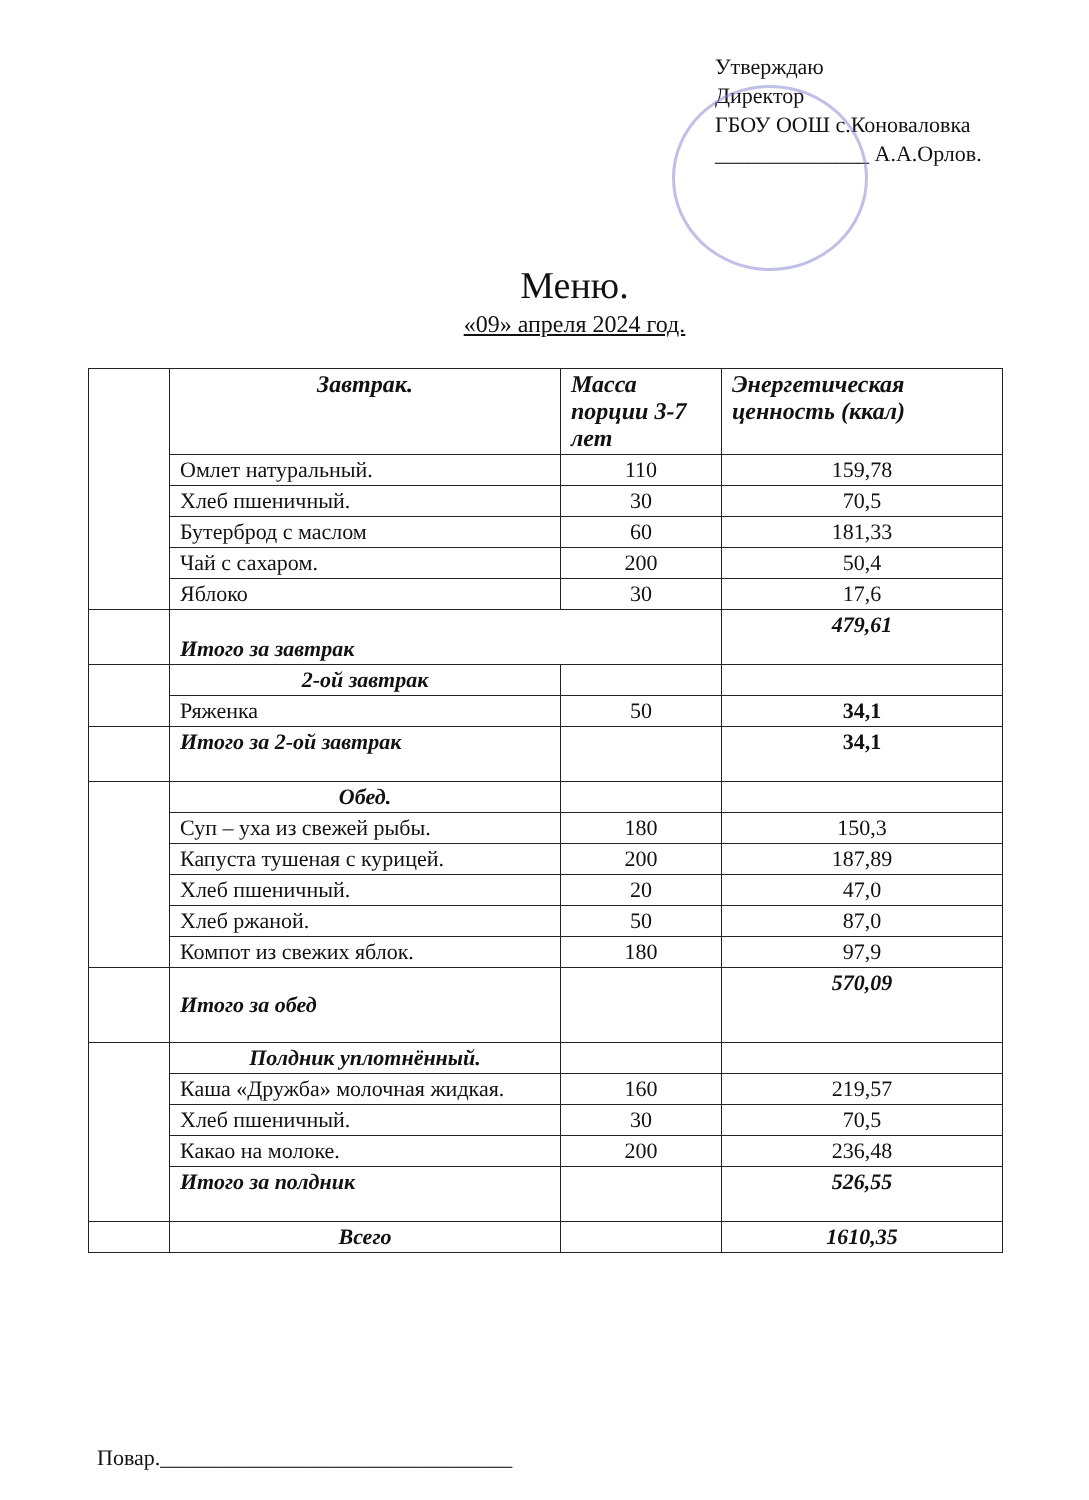Утверждаю
Директор
ГБОУ ООШ с.Коноваловка
______________ А.А.Орлов.
Меню.
«09» апреля 2024 год.
| | Завтрак. | Масса порции 3-7 лет | Энергетическая ценность (ккал) |
| | Омлет натуральный. | 110 | 159,78 |
| | Хлеб пшеничный. | 30 | 70,5 |
| | Бутерброд с маслом | 60 | 181,33 |
| | Чай с сахаром. | 200 | 50,4 |
| | Яблоко | 30 | 17,6 |
| | Итого за завтрак | | 479,61 |
| | 2-ой завтрак | | |
| | Ряженка | 50 | 34,1 |
| | Итого за 2-ой завтрак | | 34,1 |
| | Обед. | | |
| | Суп – уха из свежей рыбы. | 180 | 150,3 |
| | Капуста тушеная с курицей. | 200 | 187,89 |
| | Хлеб пшеничный. | 20 | 47,0 |
| | Хлеб ржаной. | 50 | 87,0 |
| | Компот из свежих яблок. | 180 | 97,9 |
| | Итого за обед | | 570,09 |
| | Полдник уплотнённый. | | |
| | Каша «Дружба» молочная жидкая. | 160 | 219,57 |
| | Хлеб пшеничный. | 30 | 70,5 |
| | Какао на молоке. | 200 | 236,48 |
| | Итого за полдник | | 526,55 |
| | Всего | | 1610,35 |
Повар.________________________________